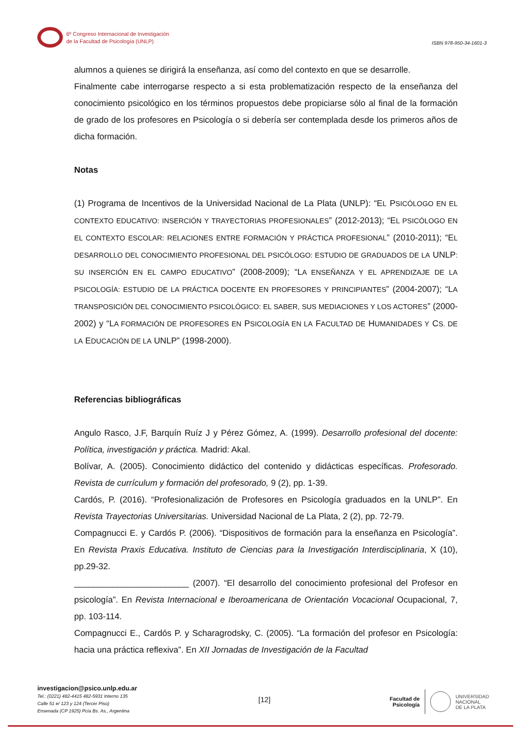6º Congreso Internacional de Investigación
de la Facultad de Psicología (UNLP)
ISBN 978-950-34-1601-3
alumnos a quienes se dirigirá la enseñanza, así como del contexto en que se desarrolle.
Finalmente cabe interrogarse respecto a si esta problematización respecto de la enseñanza del conocimiento psicológico en los términos propuestos debe propiciarse sólo al final de la formación de grado de los profesores en Psicología o si debería ser contemplada desde los primeros años de dicha formación.
Notas
(1) Programa de Incentivos de la Universidad Nacional de La Plata (UNLP): “EL PSICÓLOGO EN EL CONTEXTO EDUCATIVO: INSERCIÓN Y TRAYECTORIAS PROFESIONALES” (2012-2013); “EL PSICÓLOGO EN EL CONTEXTO ESCOLAR: RELACIONES ENTRE FORMACIÓN Y PRÁCTICA PROFESIONAL” (2010-2011); “EL DESARROLLO DEL CONOCIMIENTO PROFESIONAL DEL PSICÓLOGO: ESTUDIO DE GRADUADOS DE LA UNLP: SU INSERCIÓN EN EL CAMPO EDUCATIVO” (2008-2009); “LA ENSEÑANZA Y EL APRENDIZAJE DE LA PSICOLOGÍA: ESTUDIO DE LA PRÁCTICA DOCENTE EN PROFESORES Y PRINCIPIANTES” (2004-2007); “LA TRANSPOSICIÓN DEL CONOCIMIENTO PSICOLÓGICO: EL SABER, SUS MEDIACIONES Y LOS ACTORES” (2000-2002) y “LA FORMACIÓN DE PROFESORES EN PSICOLOGÍA EN LA FACULTAD DE HUMANIDADES Y CS. DE LA EDUCACIÓN DE LA UNLP” (1998-2000).
Referencias bibliográficas
Angulo Rasco, J.F, Barquín Ruíz J y Pérez Gómez, A. (1999). Desarrollo profesional del docente: Política, investigación y práctica. Madrid: Akal.
Bolívar, A. (2005). Conocimiento didáctico del contenido y didácticas específicas. Profesorado. Revista de currículum y formación del profesorado, 9 (2), pp. 1-39.
Cardós, P. (2016). “Profesionalización de Profesores en Psicología graduados en la UNLP”. En Revista Trayectorias Universitarias. Universidad Nacional de La Plata, 2 (2), pp. 72-79.
Compagnucci E. y Cardós P. (2006). “Dispositivos de formación para la enseñanza en Psicología”. En Revista Praxis Educativa. Instituto de Ciencias para la Investigación Interdisciplinaria, X (10), pp.29-32.
________________________ (2007). “El desarrollo del conocimiento profesional del Profesor en psicología”. En Revista Internacional e Iberoamericana de Orientación Vocacional Ocupacional, 7, pp. 103-114.
Compagnucci E., Cardós P. y Scharagrodsky, C. (2005). “La formación del profesor en Psicología: hacia una práctica reflexiva”. En XII Jornadas de Investigación de la Facultad
investigacion@psico.unlp.edu.ar
Tel.: (0221) 482-4415 482-5931 Interno 135
Calle 51 e/ 123 y 124 (Tercer Piso)
Ensenada (CP 1925) Pcia Bs. As., Argentina
[12]
Facultad de
Psicología UNIVERSIDAD
NACIONAL
DE LA PLATA